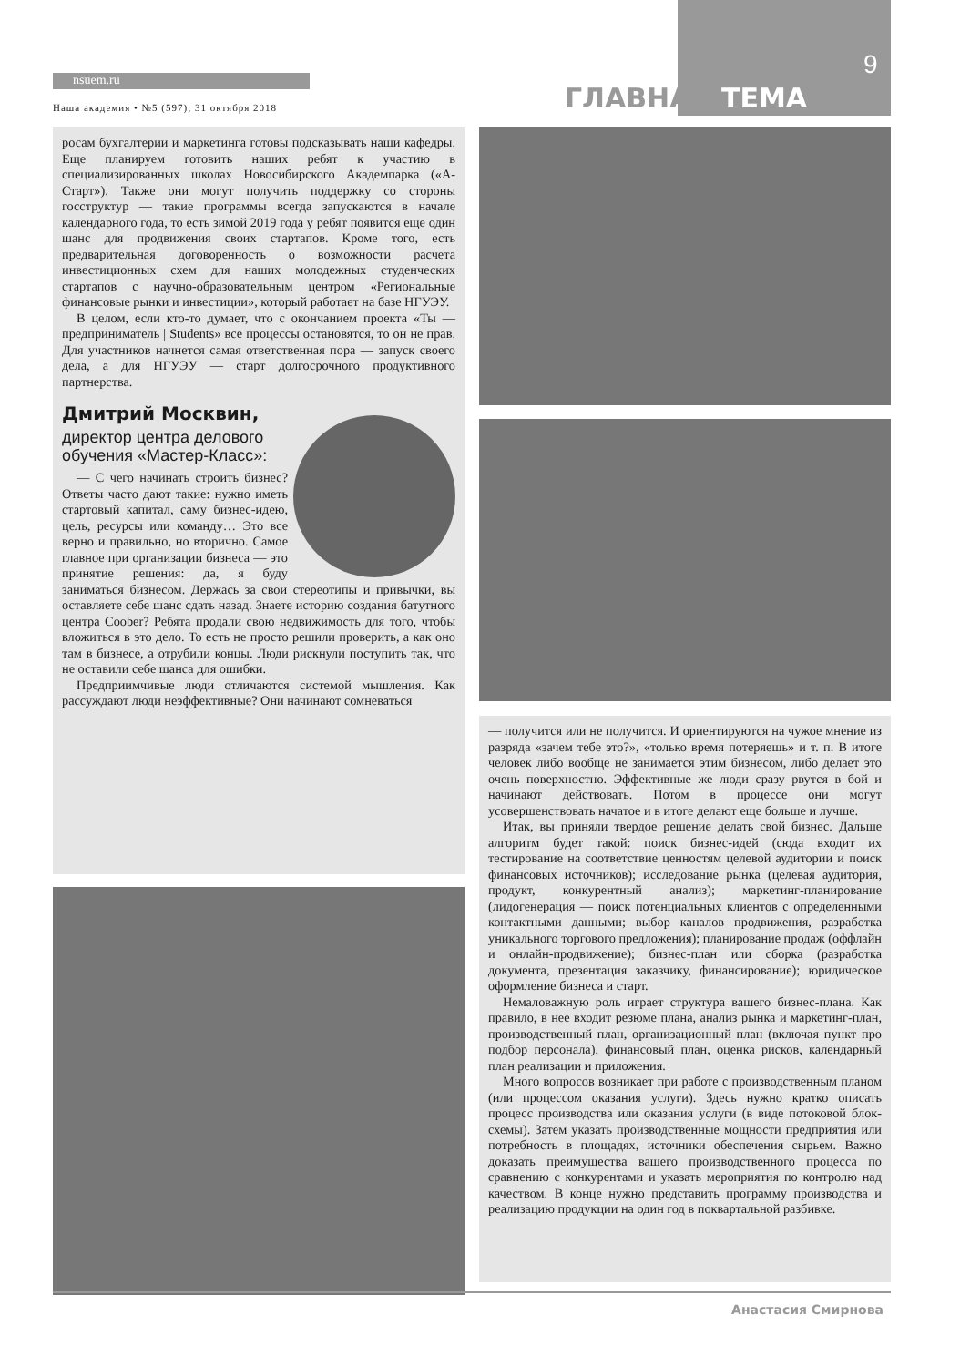nsuem.ru 9
ГЛАВНАЯ ТЕМА
Наша академия • №5 (597); 31 октября 2018
росам бухгалтерии и маркетинга готовы подсказывать наши кафедры. Еще планируем готовить наших ребят к участию в специализированных школах Новосибирского Академпарка («А-Старт»). Также они могут получить поддержку со стороны госструктур — такие программы всегда запускаются в начале календарного года, то есть зимой 2019 года у ребят появится еще один шанс для продвижения своих стартапов. Кроме того, есть предварительная договоренность о возможности расчета инвестиционных схем для наших молодежных студенческих стартапов с научно-образовательным центром «Региональные финансовые рынки и инвестиции», который работает на базе НГУЭУ.
В целом, если кто-то думает, что с окончанием проекта «Ты — предприниматель | Students» все процессы остановятся, то он не прав. Для участников начнется самая ответственная пора — запуск своего дела, а для НГУЭУ — старт долгосрочного продуктивного партнерства.
Дмитрий Москвин,
директор центра делового
обучения «Мастер-Класс»:
— С чего начинать строить бизнес? Ответы часто дают такие: нужно иметь стартовый капитал, саму бизнес-идею, цель, ресурсы или команду… Это все верно и правильно, но вторично. Самое главное при организации бизнеса — это принятие решения: да, я буду заниматься бизнесом. Держась за свои стереотипы и привычки, вы оставляете себе шанс сдать назад. Знаете историю создания батутного центра Coober? Ребята продали свою недвижимость для того, чтобы вложиться в это дело. То есть не просто решили проверить, а как оно там в бизнесе, а отрубили концы. Люди рискнули поступить так, что не оставили себе шанса для ошибки.
Предприимчивые люди отличаются системой мышления. Как рассуждают люди неэффективные? Они начинают сомневаться
— получится или не получится. И ориентируются на чужое мнение из разряда «зачем тебе это?», «только время потеряешь» и т. п. В итоге человек либо вообще не занимается этим бизнесом, либо делает это очень поверхностно. Эффективные же люди сразу рвутся в бой и начинают действовать. Потом в процессе они могут усовершенствовать начатое и в итоге делают еще больше и лучше.
Итак, вы приняли твердое решение делать свой бизнес. Дальше алгоритм будет такой: поиск бизнес-идей (сюда входит их тестирование на соответствие ценностям целевой аудитории и поиск финансовых источников); исследование рынка (целевая аудитория, продукт, конкурентный анализ); маркетинг-планирование (лидогенерация — поиск потенциальных клиентов с определенными контактными данными; выбор каналов продвижения, разработка уникального торгового предложения); планирование продаж (оффлайн и онлайн-продвижение); бизнес-план или сборка (разработка документа, презентация заказчику, финансирование); юридическое оформление бизнеса и старт.
Немаловажную роль играет структура вашего бизнес-плана. Как правило, в нее входит резюме плана, анализ рынка и маркетинг-план, производственный план, организационный план (включая пункт про подбор персонала), финансовый план, оценка рисков, календарный план реализации и приложения.
Много вопросов возникает при работе с производственным планом (или процессом оказания услуги). Здесь нужно кратко описать процесс производства или оказания услуги (в виде потоковой блок-схемы). Затем указать производственные мощности предприятия или потребность в площадях, источники обеспечения сырьем. Важно доказать преимущества вашего производственного процесса по сравнению с конкурентами и указать мероприятия по контролю над качеством. В конце нужно представить программу производства и реализацию продукции на один год в поквартальной разбивке.
Анастасия Смирнова